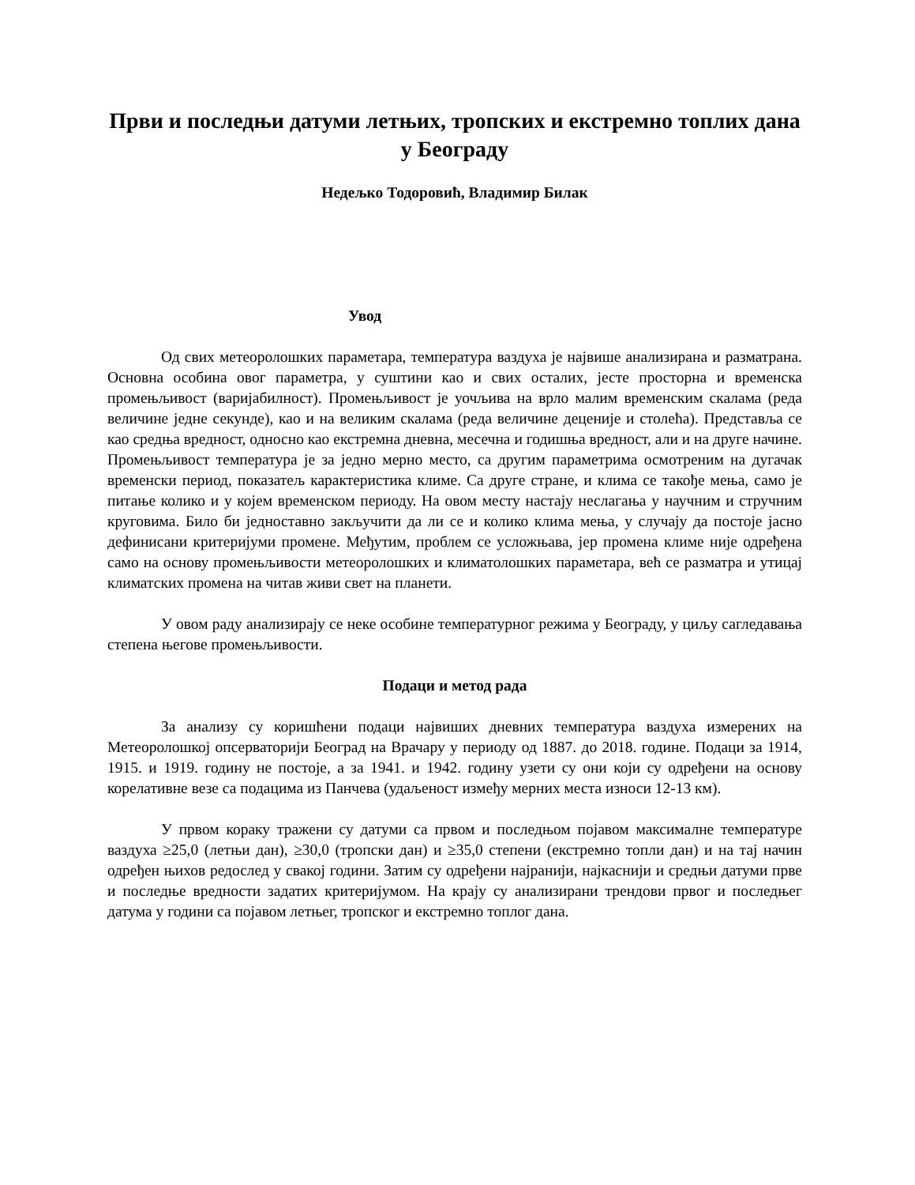Први и последњи датуми летњих, тропских и екстремно топлих дана у Београду
Недељко Тодоровић, Владимир Билак
Увод
Од свих метеоролошких параметара, температура ваздуха је највише анализирана и разматрана. Основна особина овог параметра, у суштини као и свих осталих, јесте просторна и временска промењљивост (варијабилност). Промењљивост је уочљива на врло малим временским скалама (реда величине једне секунде), као и на великим скалама (реда величине деценије и столећа). Представља се као средња вредност, односно као екстремна дневна, месечна и годишња вредност, али и на друге начине. Промењљивост температура је за једно мерно место, са другим параметрима осмотреним на дугачак временски период, показатељ карактеристика климе. Са друге стране, и клима се такође мења, само је питање колико и у којем временском периоду. На овом месту настају неслагања у научним и стручним круговима. Било би једноставно закључити да ли се и колико клима мења, у случају да постоје јасно дефинисани критеријуми промене. Међутим, проблем се усложњава, јер промена климе није одређена само на основу промењљивости метеоролошких и климатолошких параметара, већ се разматра и утицај климатских промена на читав живи свет на планети.
У овом раду анализирају се неке особине температурног режима у Београду, у циљу сагледавања степена његове промењљивости.
Подаци и метод рада
За анализу су коришћени подаци највиших дневних температура ваздуха измерених на Метеоролошкој опсерваторији Београд на Врачару у периоду од 1887. до 2018. године. Подаци за 1914, 1915. и 1919. годину не постоје, а за 1941. и 1942. годину узети су они који су одређени на основу корелативне везе са подацима из Панчева (удаљеност између мерних места износи 12-13 км).
У првом кораку тражени су датуми са првом и последњом појавом максималне температуре ваздуха ≥25,0 (летњи дан), ≥30,0 (тропски дан) и ≥35,0 степени (екстремно топли дан) и на тај начин одређен њихов редослед у свакој години. Затим су одређени најранији, најкаснији и средњи датуми прве и последње вредности задатих критеријумом. На крају су анализирани трендови првог и последњег датума у години са појавом летњег, тропског и екстремно топлог дана.